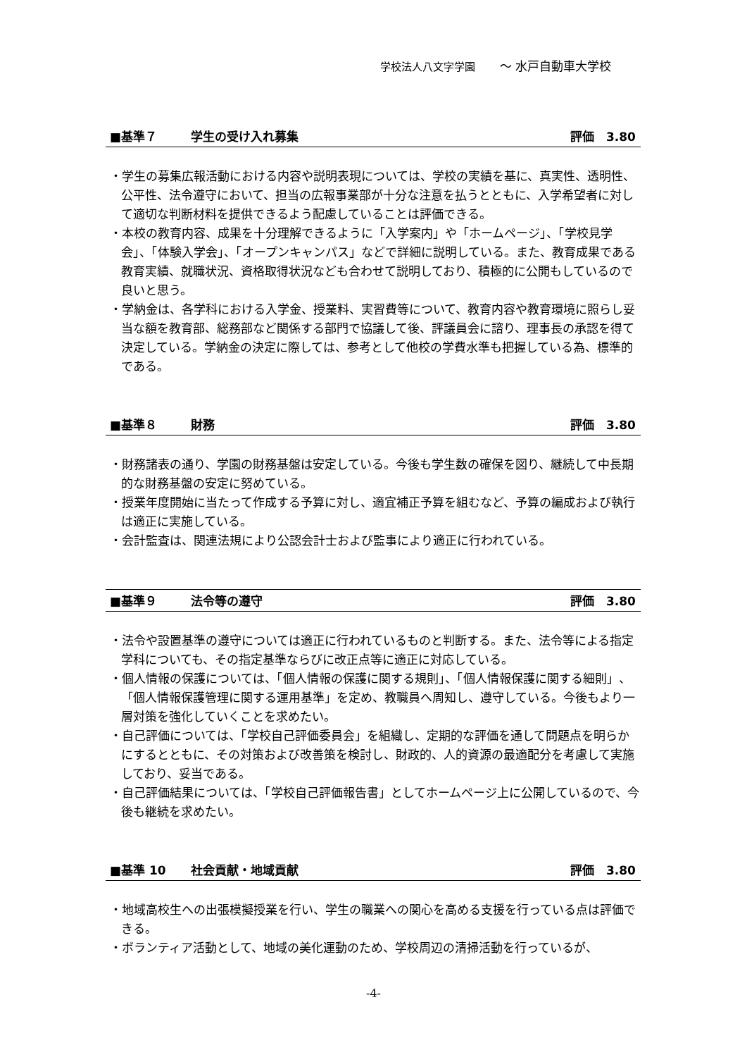学校法人八文字学園 〜 水戸自動車大学校
■基準７ 学生の受け入れ募集 評価　3.80
・学生の募集広報活動における内容や説明表現については、学校の実績を基に、真実性、透明性、公平性、法令遵守において、担当の広報事業部が十分な注意を払うとともに、入学希望者に対して適切な判断材料を提供できるよう配慮していることは評価できる。
・本校の教育内容、成果を十分理解できるように「入学案内」や「ホームページ」、「学校見学会」、「体験入学会」、「オープンキャンパス」などで詳細に説明している。また、教育成果である教育実績、就職状況、資格取得状況なども合わせて説明しており、積極的に公開もしているので良いと思う。
・学納金は、各学科における入学金、授業料、実習費等について、教育内容や教育環境に照らし妥当な額を教育部、総務部など関係する部門で協議して後、評議員会に諮り、理事長の承認を得て決定している。学納金の決定に際しては、参考として他校の学費水準も把握している為、標準的である。
■基準８ 財務 評価　3.80
・財務諸表の通り、学園の財務基盤は安定している。今後も学生数の確保を図り、継続して中長期的な財務基盤の安定に努めている。
・授業年度開始に当たって作成する予算に対し、適宜補正予算を組むなど、予算の編成および執行は適正に実施している。
・会計監査は、関連法規により公認会計士および監事により適正に行われている。
■基準９ 法令等の遵守 評価　3.80
・法令や設置基準の遵守については適正に行われているものと判断する。また、法令等による指定学科についても、その指定基準ならびに改正点等に適正に対応している。
・個人情報の保護については、「個人情報の保護に関する規則」、「個人情報保護に関する細則」、「個人情報保護管理に関する運用基準」を定め、教職員へ周知し、遵守している。今後もより一層対策を強化していくことを求めたい。
・自己評価については、「学校自己評価委員会」を組織し、定期的な評価を通して問題点を明らかにするとともに、その対策および改善策を検討し、財政的、人的資源の最適配分を考慮して実施しており、妥当である。
・自己評価結果については、「学校自己評価報告書」としてホームページ上に公開しているので、今後も継続を求めたい。
■基準 10 社会貢献・地域貢献 評価　3.80
・地域高校生への出張模擬授業を行い、学生の職業への関心を高める支援を行っている点は評価できる。
・ボランティア活動として、地域の美化運動のため、学校周辺の清掃活動を行っているが、
-4-